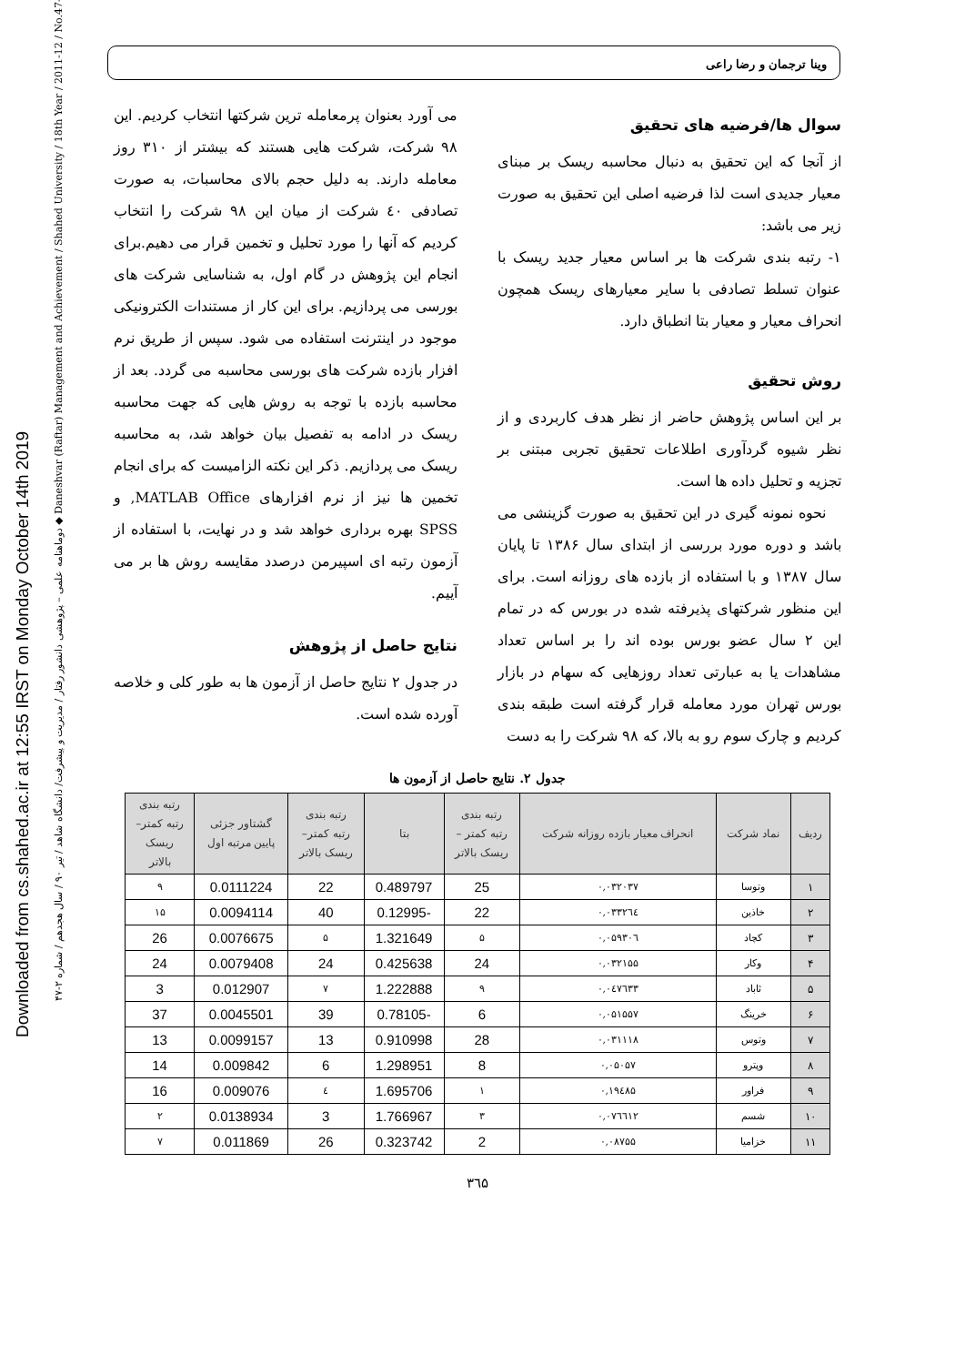Downloaded from cs.shahed.ac.ir at 12:55 IRST on Monday October 14th 2019
دوماهنامه علمی – پژوهشی دانشور رفتار / مدیریت و پیشرفت/ دانشگاه شاهد / تیر ۹۰ / سال هجدهم / شماره ۲-۴۷ ◆ Daneshvar (Raftar) Management and Achievement / Shahed University / 18th Year / 2011-12 / No.47-2
وینا ترجمان و رضا راعی
سوال ها/فرضیه های تحقیق
از آنجا که این تحقیق به دنبال محاسبه ریسک بر مبنای معیار جدیدی است لذا فرضیه اصلی این تحقیق به صورت زیر می باشد:
۱- رتبه بندی شرکت ها بر اساس معیار جدید ریسک با عنوان تسلط تصادفی با سایر معیارهای ریسک همچون انحراف معیار و معیار بتا انطباق دارد.
روش تحقیق
بر این اساس پژوهش حاضر از نظر هدف کاربردی و از نظر شیوه گردآوری اطلاعات تحقیق تجربی مبتنی بر تجزیه و تحلیل داده ها است.
نحوه نمونه گیری در این تحقیق به صورت گزینشی می باشد و دوره مورد بررسی از ابتدای سال ۱۳۸۶ تا پایان سال ۱۳۸۷ و با استفاده از بازده های روزانه است. برای این منظور شرکتهای پذیرفته شده در بورس که در تمام این ۲ سال عضو بورس بوده اند را بر اساس تعداد مشاهدات یا به عبارتی تعداد روزهایی که سهام در بازار بورس تهران مورد معامله قرار گرفته است طبقه بندی کردیم و چارک سوم رو به بالا، که ۹۸ شرکت را به دست
می آورد بعنوان پرمعامله ترین شرکتها انتخاب کردیم. این ۹۸ شرکت، شرکت هایی هستند که بیشتر از ۳۱۰ روز معامله دارند. به دلیل حجم بالای محاسبات، به صورت تصادفی ٤٠ شرکت از میان این ۹۸ شرکت را انتخاب کردیم که آنها را مورد تحلیل و تخمین قرار می دهیم.برای انجام این پژوهش در گام اول، به شناسایی شرکت های بورسی می پردازیم. برای این کار از مستندات الکترونیکی موجود در اینترنت استفاده می شود. سپس از طریق نرم افزار بازده شرکت های بورسی محاسبه می گردد. بعد از محاسبه بازده با توجه به روش هایی که جهت محاسبه ریسک در ادامه به تفصیل بیان خواهد شد، به محاسبه ریسک می پردازیم. ذکر این نکته الزامیست که برای انجام تخمین ها نیز از نرم افزارهای MATLAB Office, و SPSS بهره برداری خواهد شد و در نهایت، با استفاده از آزمون رتبه ای اسپیرمن درصدد مقایسه روش ها بر می آییم.
نتایج حاصل از پژوهش
در جدول ۲ نتایج حاصل از آزمون ها به طور کلی و خلاصه آورده شده است.
جدول ۲. نتایج حاصل از آزمون ها
| ردیف | نماد شرکت | انحراف معیار بازده روزانه شرکت | رتبه بندی رتبه کمتر – ریسک بالاتر | بتا | رتبه بندی رتبه کمتر– ریسک بالاتر | گشتاور جزئی پایین مرتبه اول | رتبه بندی رتبه کمتر– ریسک بالاتر |
| --- | --- | --- | --- | --- | --- | --- | --- |
| ۱ | وتوسا | ۰,۰۳۲۰۳۷ | 25 | 0.489797 | 22 | 0.0111224 | ۹ |
| ۲ | خاذین | ۰,۰۳۳۲٦٤ | 22 | -0.12995 | 40 | 0.0094114 | ۱۵ |
| ۳ | کچاد | ۰,۰۵۹۳۰٦ | ۵ | 1.321649 | ۵ | 0.0076675 | 26 |
| ۴ | وکار | ۰,۰۳۲۱۵۵ | 24 | 0.425638 | 24 | 0.0079408 | 24 |
| ۵ | ثاباد | ۰,۰٤۷٦۳۳ | ۹ | 1.222888 | ۷ | 0.012907 | 3 |
| ۶ | خرینگ | ۰,۰۵۱۵۵۷ | 6 | -0.78105 | 39 | 0.0045501 | 37 |
| ۷ | وتوس | ۰,۰۳۱۱۱۸ | 28 | 0.910998 | 13 | 0.0099157 | 13 |
| ۸ | وپترو | ۰,۰۵۰۵۷ | 8 | 1.298951 | 6 | 0.009842 | 14 |
| ۹ | فراور | ۰,۱۹٤۸۵ | ۱ | 1.695706 | ٤ | 0.009076 | 16 |
| ۱۰ | شسم | ۰,۰۷٦٦۱۲ | ۳ | 1.766967 | 3 | 0.0138934 | ۲ |
| ۱۱ | خزامیا | ۰,۰۸۷۵۵ | 2 | 0.323742 | 26 | 0.011869 | ۷ |
۳٦۵